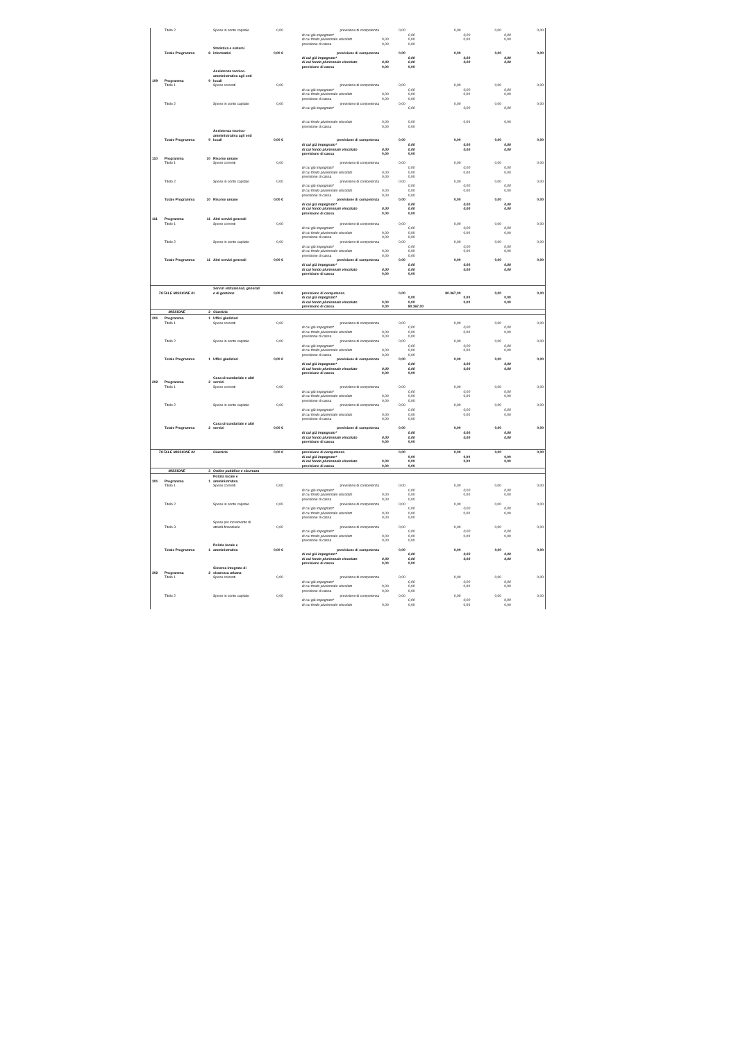| | Titolo 2 | | Spese in conto capitale | 0,00 | | previsione di competenza | 0,00 | 0,00 | 0,00 | 0,00 |
| | | | | | | di cui già impegnato* | | 0,00 | 0,00 | 0,00 |
| | | | | | | di cui fondo pluriennale vincolato | 0,00 | 0,00 | 0,00 | 0,00 |
| | | | | | | previsione di cassa | 0,00 | 0,00 | | |
| | Totale Programma | 8 | Statistica e sistemi informativi | 0,00 € | | previsione di competenza | 0,00 | 0,00 | 0,00 | 0,00 |
| | | | | | | di cui già impegnato* | | 0,00 | 0,00 | 0,00 |
| | | | | | | di cui fondo pluriennale vincolato | 0,00 | 0,00 | 0,00 | 0,00 |
| | | | | | | previsione di cassa | 0,00 | 0,00 | | |
| 109 | Programma | 9 | Assistenza tecnico-amministrativa agli enti locali | | | | | | | |
| | Titolo 1 | | Spese correnti | 0,00 | | previsione di competenza | 0,00 | 0,00 | 0,00 | 0,00 |
| | | | | | | di cui già impegnato* | | 0,00 | 0,00 | 0,00 |
| | | | | | | di cui fondo pluriennale vincolato | 0,00 | 0,00 | 0,00 | 0,00 |
| | | | | | | previsione di cassa | 0,00 | 0,00 | | |
| | Titolo 2 | | Spese in conto capitale | 0,00 | | previsione di competenza | 0,00 | 0,00 | 0,00 | 0,00 |
| | | | | | | di cui già impegnato* | | 0,00 | 0,00 | 0,00 |
| | | | | | | di cui fondo pluriennale vincolato | 0,00 | 0,00 | 0,00 | 0,00 |
| | | | | | | previsione di cassa | 0,00 | 0,00 | | |
| | Totale Programma | 9 | Assistenza tecnico-amministrativa agli enti locali | 0,00 € | | previsione di competenza | 0,00 | 0,00 | 0,00 | 0,00 |
| | | | | | | di cui già impegnato* | | 0,00 | 0,00 | 0,00 |
| | | | | | | di cui fondo pluriennale vincolato | 0,00 | 0,00 | 0,00 | 0,00 |
| | | | | | | previsione di cassa | 0,00 | 0,00 | | |
| 110 | Programma | 10 | Risorse umane | | | | | | | |
| | Titolo 1 | | Spese correnti | 0,00 | | previsione di competenza | 0,00 | 0,00 | 0,00 | 0,00 |
| | | | | | | di cui già impegnato* | | 0,00 | 0,00 | 0,00 |
| | | | | | | di cui fondo pluriennale vincolato | 0,00 | 0,00 | 0,00 | 0,00 |
| | | | | | | previsione di cassa | 0,00 | 0,00 | | |
| | Titolo 2 | | Spese in conto capitale | 0,00 | | previsione di competenza | 0,00 | 0,00 | 0,00 | 0,00 |
| | | | | | | di cui già impegnato* | | 0,00 | 0,00 | 0,00 |
| | | | | | | di cui fondo pluriennale vincolato | 0,00 | 0,00 | 0,00 | 0,00 |
| | | | | | | previsione di cassa | 0,00 | 0,00 | | |
| | Totale Programma | 10 | Risorse umane | 0,00 € | | previsione di competenza | 0,00 | 0,00 | 0,00 | 0,00 |
| | | | | | | di cui già impegnato* | | 0,00 | 0,00 | 0,00 |
| | | | | | | di cui fondo pluriennale vincolato | 0,00 | 0,00 | 0,00 | 0,00 |
| | | | | | | previsione di cassa | 0,00 | 0,00 | | |
| 111 | Programma | 11 | Altri servizi generali | | | | | | | |
| | Titolo 1 | | Spese correnti | 0,00 | | previsione di competenza | 0,00 | 0,00 | 0,00 | 0,00 |
| | | | | | | di cui già impegnato* | | 0,00 | 0,00 | 0,00 |
| | | | | | | di cui fondo pluriennale vincolato | 0,00 | 0,00 | 0,00 | 0,00 |
| | | | | | | previsione di cassa | 0,00 | 0,00 | | |
| | Titolo 2 | | Spese in conto capitale | 0,00 | | previsione di competenza | 0,00 | 0,00 | 0,00 | 0,00 |
| | | | | | | di cui già impegnato* | | 0,00 | 0,00 | 0,00 |
| | | | | | | di cui fondo pluriennale vincolato | 0,00 | 0,00 | 0,00 | 0,00 |
| | | | | | | previsione di cassa | 0,00 | 0,00 | | |
| | Totale Programma | 11 | Altri servizi generali | 0,00 € | | previsione di competenza | 0,00 | 0,00 | 0,00 | 0,00 |
| | | | | | | di cui già impegnato* | | 0,00 | 0,00 | 0,00 |
| | | | | | | di cui fondo pluriennale vincolato | 0,00 | 0,00 | 0,00 | 0,00 |
| | | | | | | previsione di cassa | 0,00 | 0,00 | | |
| TOTALE MISSIONE 01 | | | Servizi istituzionali, generali e di gestione | 0,00 € | | previsione di competenza | 0,00 | 80.367,00 | 0,00 | 0,00 |
| | | | | | | di cui già impegnato* | | 0,00 | 0,00 | 0,00 |
| | | | | | | di cui fondo pluriennale vincolato | 0,00 | 0,00 | 0,00 | 0,00 |
| | | | | | | previsione di cassa | 0,00 | 80.367,00 | | |
| MISSIONE | | 2 | Giustizia | | | | | | | |
| 201 | Programma | 1 | Uffici giudiziari | | | | | | | |
| | Titolo 1 | | Spese correnti | 0,00 | | previsione di competenza | 0,00 | 0,00 | 0,00 | 0,00 |
| | | | | | | di cui già impegnato* | | 0,00 | 0,00 | 0,00 |
| | | | | | | di cui fondo pluriennale vincolato | 0,00 | 0,00 | 0,00 | 0,00 |
| | | | | | | previsione di cassa | 0,00 | 0,00 | | |
| | Titolo 2 | | Spese in conto capitale | 0,00 | | previsione di competenza | 0,00 | 0,00 | 0,00 | 0,00 |
| | | | | | | di cui già impegnato* | | 0,00 | 0,00 | 0,00 |
| | | | | | | di cui fondo pluriennale vincolato | 0,00 | 0,00 | 0,00 | 0,00 |
| | | | | | | previsione di cassa | 0,00 | 0,00 | | |
| | Totale Programma | 1 | Uffici giudiziari | 0,00 € | | previsione di competenza | 0,00 | 0,00 | 0,00 | 0,00 |
| | | | | | | di cui già impegnato* | | 0,00 | 0,00 | 0,00 |
| | | | | | | di cui fondo pluriennale vincolato | 0,00 | 0,00 | 0,00 | 0,00 |
| | | | | | | previsione di cassa | 0,00 | 0,00 | | |
| 202 | Programma | 2 | Casa circondariale e altri servizi | | | | | | | |
| | Titolo 1 | | Spese correnti | 0,00 | | previsione di competenza | 0,00 | 0,00 | 0,00 | 0,00 |
| | | | | | | di cui già impegnato* | | 0,00 | 0,00 | 0,00 |
| | | | | | | di cui fondo pluriennale vincolato | 0,00 | 0,00 | 0,00 | 0,00 |
| | | | | | | previsione di cassa | 0,00 | 0,00 | | |
| | Titolo 2 | | Spese in conto capitale | 0,00 | | previsione di competenza | 0,00 | 0,00 | 0,00 | 0,00 |
| | | | | | | di cui già impegnato* | | 0,00 | 0,00 | 0,00 |
| | | | | | | di cui fondo pluriennale vincolato | 0,00 | 0,00 | 0,00 | 0,00 |
| | | | | | | previsione di cassa | 0,00 | 0,00 | | |
| | Totale Programma | 2 | Casa circondariale e altri servizi | 0,00 € | | previsione di competenza | 0,00 | 0,00 | 0,00 | 0,00 |
| | | | | | | di cui già impegnato* | | 0,00 | 0,00 | 0,00 |
| | | | | | | di cui fondo pluriennale vincolato | 0,00 | 0,00 | 0,00 | 0,00 |
| | | | | | | previsione di cassa | 0,00 | 0,00 | | |
| TOTALE MISSIONE 02 | | | Giustizia | 0,00 € | | previsione di competenza | 0,00 | 0,00 | 0,00 | 0,00 |
| | | | | | | di cui già impegnato* | | 0,00 | 0,00 | 0,00 |
| | | | | | | di cui fondo pluriennale vincolato | 0,00 | 0,00 | 0,00 | 0,00 |
| | | | | | | previsione di cassa | 0,00 | 0,00 | | |
| MISSIONE | | 3 | Ordine pubblico e sicurezza | | | | | | | |
| 301 | Programma | 1 | Polizia locale e amministrativa | | | | | | | |
| | Titolo 1 | | Spese correnti | 0,00 | | previsione di competenza | 0,00 | 0,00 | 0,00 | 0,00 |
| | | | | | | di cui già impegnato* | | 0,00 | 0,00 | 0,00 |
| | | | | | | di cui fondo pluriennale vincolato | 0,00 | 0,00 | 0,00 | 0,00 |
| | | | | | | previsione di cassa | 0,00 | 0,00 | | |
| | Titolo 2 | | Spese in conto capitale | 0,00 | | previsione di competenza | 0,00 | 0,00 | 0,00 | 0,00 |
| | | | | | | di cui già impegnato* | | 0,00 | 0,00 | 0,00 |
| | | | | | | di cui fondo pluriennale vincolato | 0,00 | 0,00 | 0,00 | 0,00 |
| | | | | | | previsione di cassa | 0,00 | 0,00 | | |
| | Titolo 3 | | Spese per incremento di attività finanziarie | 0,00 | | previsione di competenza | 0,00 | 0,00 | 0,00 | 0,00 |
| | | | | | | di cui già impegnato* | | 0,00 | 0,00 | 0,00 |
| | | | | | | di cui fondo pluriennale vincolato | 0,00 | 0,00 | 0,00 | 0,00 |
| | | | | | | previsione di cassa | 0,00 | 0,00 | | |
| | Totale Programma | 1 | Polizia locale e amministrativa | 0,00 € | | previsione di competenza | 0,00 | 0,00 | 0,00 | 0,00 |
| | | | | | | di cui già impegnato* | | 0,00 | 0,00 | 0,00 |
| | | | | | | di cui fondo pluriennale vincolato | 0,00 | 0,00 | 0,00 | 0,00 |
| | | | | | | previsione di cassa | 0,00 | 0,00 | | |
| 302 | Programma | 2 | Sistema integrato di sicurezza urbana | | | | | | | |
| | Titolo 1 | | Spese correnti | 0,00 | | previsione di competenza | 0,00 | 0,00 | 0,00 | 0,00 |
| | | | | | | di cui già impegnato* | | 0,00 | 0,00 | 0,00 |
| | | | | | | di cui fondo pluriennale vincolato | 0,00 | 0,00 | 0,00 | 0,00 |
| | | | | | | previsione di cassa | 0,00 | 0,00 | | |
| | Titolo 2 | | Spese in conto capitale | 0,00 | | previsione di competenza | 0,00 | 0,00 | 0,00 | 0,00 |
| | | | | | | di cui già impegnato* | | 0,00 | 0,00 | 0,00 |
| | | | | | | di cui fondo pluriennale vincolato | 0,00 | 0,00 | 0,00 | 0,00 |